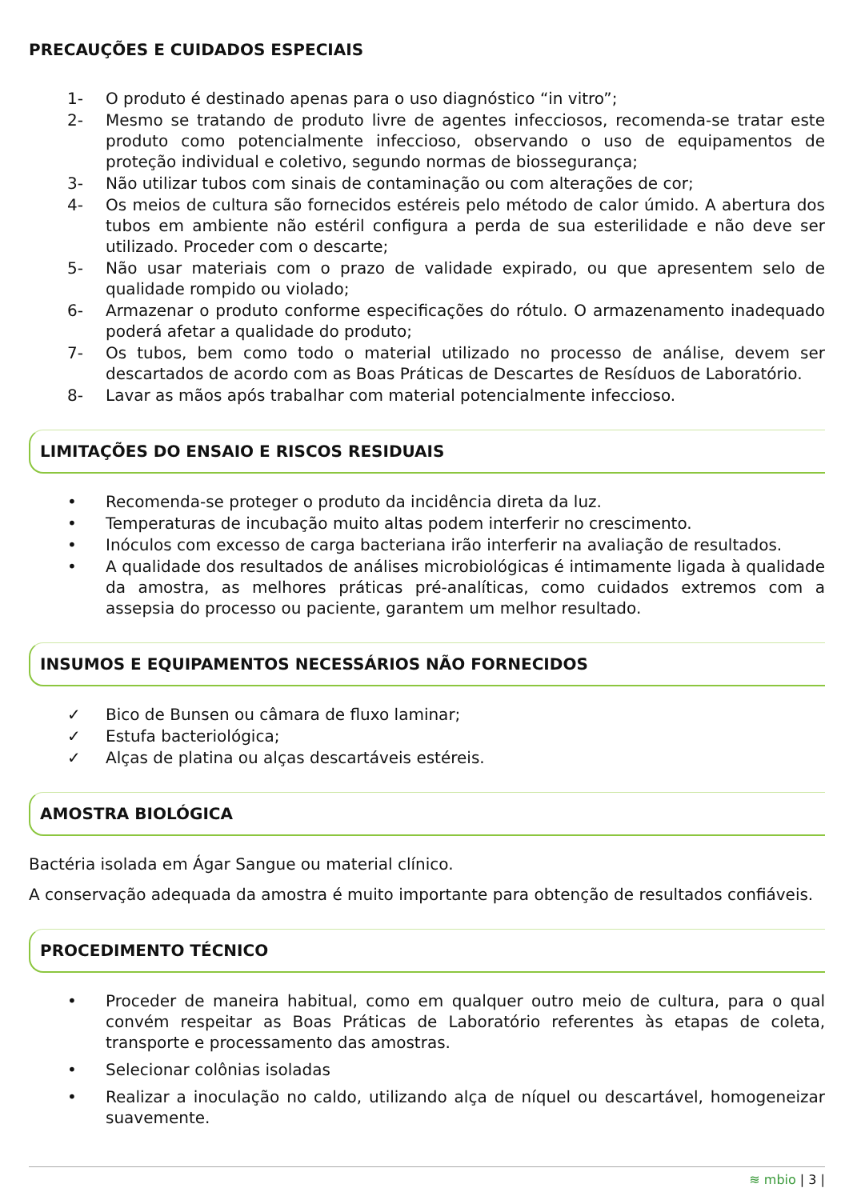PRECAUÇÕES E CUIDADOS ESPECIAIS
1- O produto é destinado apenas para o uso diagnóstico “in vitro”;
2- Mesmo se tratando de produto livre de agentes infecciosos, recomenda-se tratar este produto como potencialmente infeccioso, observando o uso de equipamentos de proteção individual e coletivo, segundo normas de biossegurança;
3- Não utilizar tubos com sinais de contaminação ou com alterações de cor;
4- Os meios de cultura são fornecidos estéreis pelo método de calor úmido. A abertura dos tubos em ambiente não estéril configura a perda de sua esterilidade e não deve ser utilizado. Proceder com o descarte;
5- Não usar materiais com o prazo de validade expirado, ou que apresentem selo de qualidade rompido ou violado;
6- Armazenar o produto conforme especificações do rótulo. O armazenamento inadequado poderá afetar a qualidade do produto;
7- Os tubos, bem como todo o material utilizado no processo de análise, devem ser descartados de acordo com as Boas Práticas de Descartes de Resíduos de Laboratório.
8- Lavar as mãos após trabalhar com material potencialmente infeccioso.
LIMITAÇÕES DO ENSAIO E RISCOS RESIDUAIS
• Recomenda-se proteger o produto da incidência direta da luz.
• Temperaturas de incubação muito altas podem interferir no crescimento.
• Inóculos com excesso de carga bacteriana irão interferir na avaliação de resultados.
• A qualidade dos resultados de análises microbiológicas é intimamente ligada à qualidade da amostra, as melhores práticas pré-analíticas, como cuidados extremos com a assepsia do processo ou paciente, garantem um melhor resultado.
INSUMOS E EQUIPAMENTOS NECESSÁRIOS NÃO FORNECIDOS
✓ Bico de Bunsen ou câmara de fluxo laminar;
✓ Estufa bacteriológica;
✓ Alças de platina ou alças descartáveis estéreis.
AMOSTRA BIOLÓGICA
Bactéria isolada em Ágar Sangue ou material clínico.
A conservação adequada da amostra é muito importante para obtenção de resultados confiáveis.
PROCEDIMENTO TÉCNICO
• Proceder de maneira habitual, como em qualquer outro meio de cultura, para o qual convém respeitar as Boas Práticas de Laboratório referentes às etapas de coleta, transporte e processamento das amostras.
• Selecionar colônias isoladas
• Realizar a inoculação no caldo, utilizando alça de níquel ou descartável, homogeneizar suavemente.
≋ mbio | 3 |